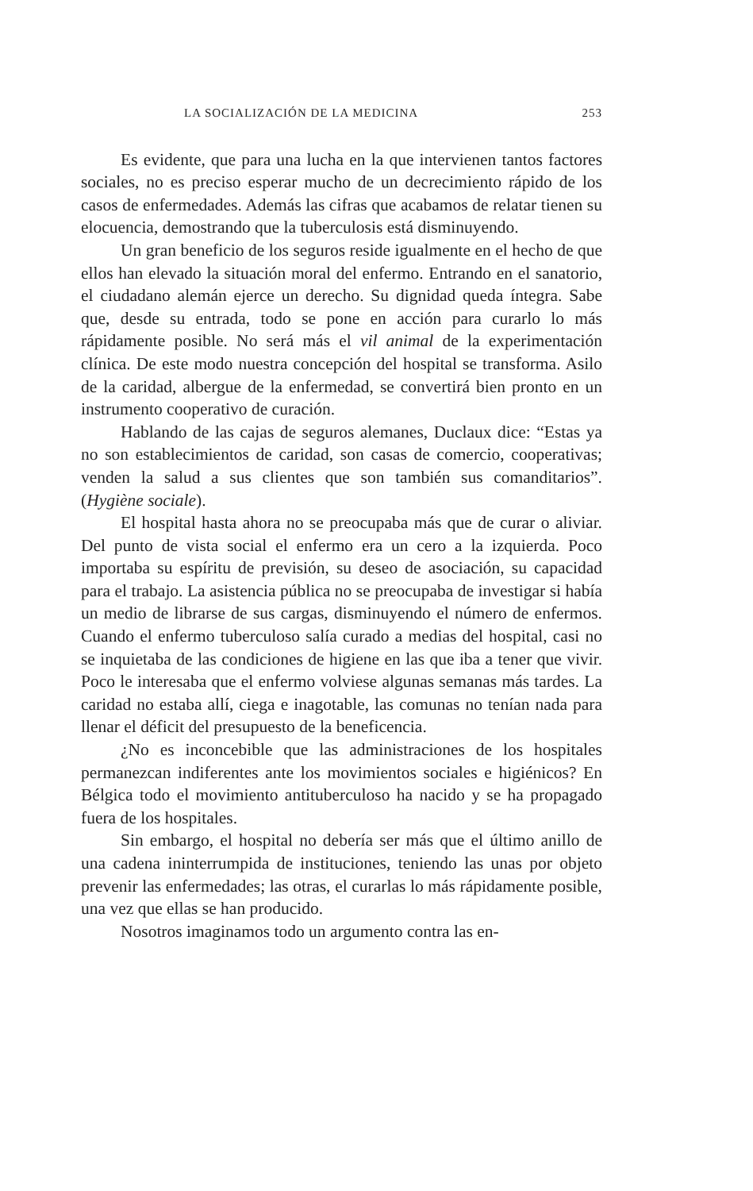LA SOCIALIZACIÓN DE LA MEDICINA 253
Es evidente, que para una lucha en la que intervienen tantos factores sociales, no es preciso esperar mucho de un decrecimiento rápido de los casos de enfermedades. Además las cifras que acabamos de relatar tienen su elocuencia, demostrando que la tuberculosis está disminuyendo.
Un gran beneficio de los seguros reside igualmente en el hecho de que ellos han elevado la situación moral del enfermo. Entrando en el sanatorio, el ciudadano alemán ejerce un derecho. Su dignidad queda íntegra. Sabe que, desde su entrada, todo se pone en acción para curarlo lo más rápidamente posible. No será más el vil animal de la experimentación clínica. De este modo nuestra concepción del hospital se transforma. Asilo de la caridad, albergue de la enfermedad, se convertirá bien pronto en un instrumento cooperativo de curación.
Hablando de las cajas de seguros alemanes, Duclaux dice: “Estas ya no son establecimientos de caridad, son casas de comercio, cooperativas; venden la salud a sus clientes que son también sus comanditarios”. (Hygiène sociale).
El hospital hasta ahora no se preocupaba más que de curar o aliviar. Del punto de vista social el enfermo era un cero a la izquierda. Poco importaba su espíritu de previsión, su deseo de asociación, su capacidad para el trabajo. La asistencia pública no se preocupaba de investigar si había un medio de librarse de sus cargas, disminuyendo el número de enfermos. Cuando el enfermo tuberculoso salía curado a medias del hospital, casi no se inquietaba de las condiciones de higiene en las que iba a tener que vivir. Poco le interesaba que el enfermo volviese algunas semanas más tardes. La caridad no estaba allí, ciega e inagotable, las comunas no tenían nada para llenar el déficit del presupuesto de la beneficencia.
¿No es inconcebible que las administraciones de los hospitales permanezcan indiferentes ante los movimientos sociales e higiénicos? En Bélgica todo el movimiento antituberculoso ha nacido y se ha propagado fuera de los hospitales.
Sin embargo, el hospital no debería ser más que el último anillo de una cadena ininterrumpida de instituciones, teniendo las unas por objeto prevenir las enfermedades; las otras, el curarlas lo más rápidamente posible, una vez que ellas se han producido.
Nosotros imaginamos todo un argumento contra las en-